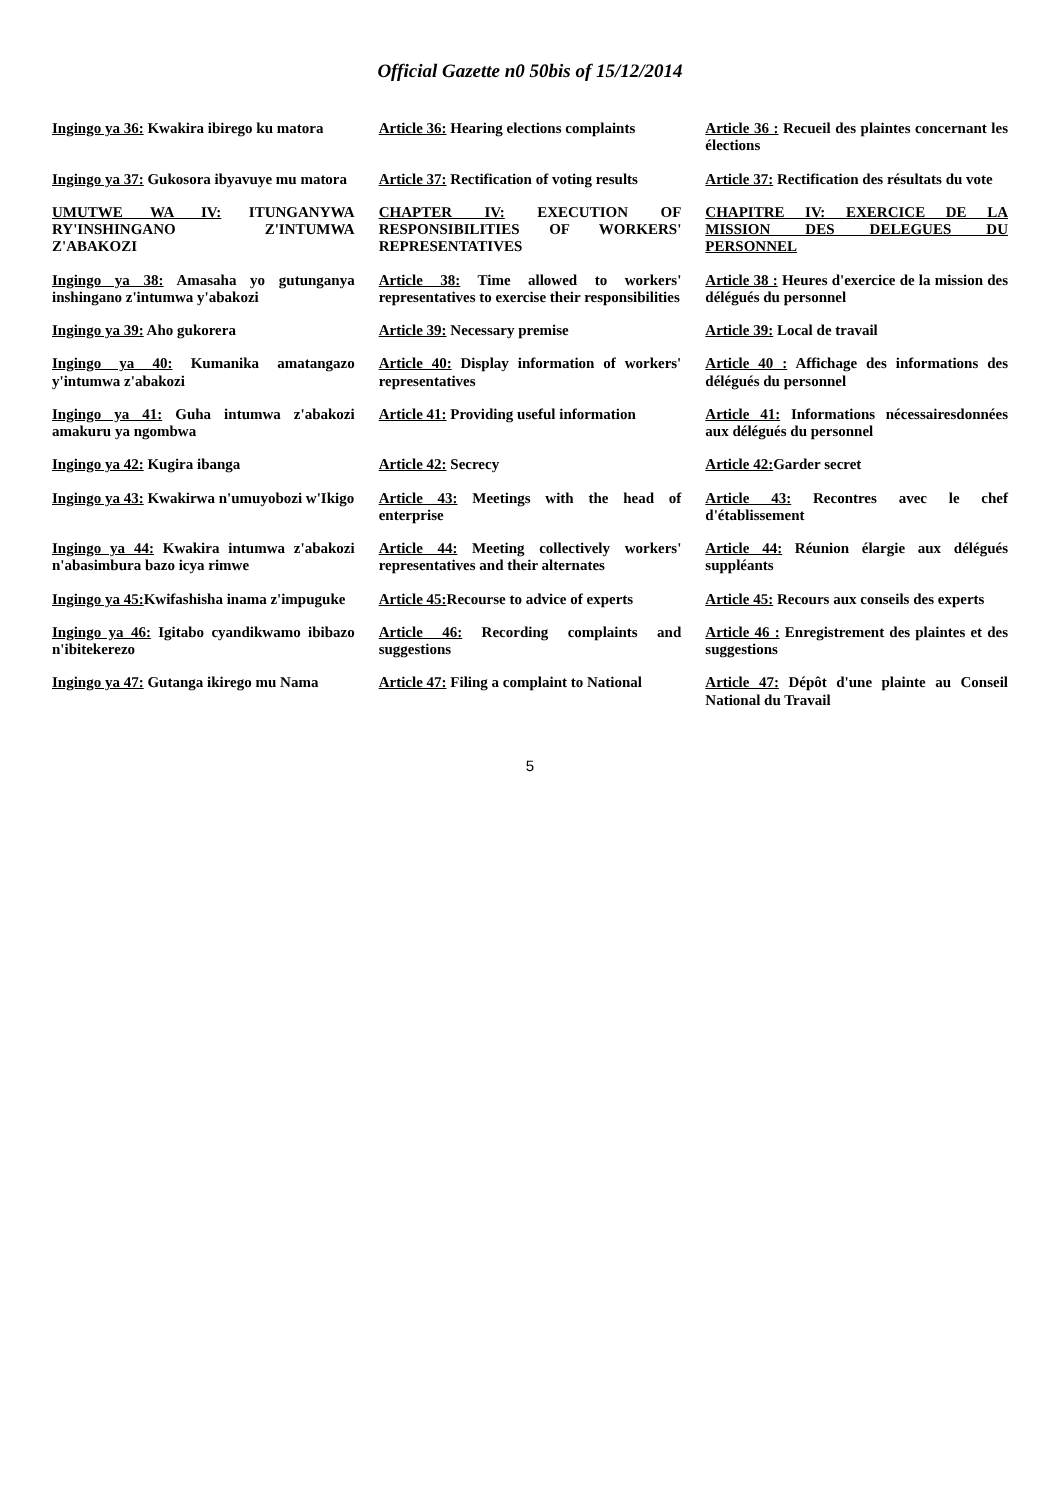Official Gazette n0 50bis of 15/12/2014
| Ingingo ya 36: Kwakira ibirego ku matora | Article 36: Hearing elections complaints | Article 36 : Recueil des plaintes concernant les élections |
| Ingingo ya 37: Gukosora ibyavuye mu matora | Article 37: Rectification of voting results | Article 37: Rectification des résultats du vote |
| UMUTWE WA IV: ITUNGANYWA RY'INSHINGANO Z'INTUMWA Z'ABAKOZI | CHAPTER IV: EXECUTION OF RESPONSIBILITIES OF WORKERS' REPRESENTATIVES | CHAPITRE IV: EXERCICE DE LA MISSION DES DELEGUES DU PERSONNEL |
| Ingingo ya 38: Amasaha yo gutunganya inshingano z'intumwa y'abakozi | Article 38: Time allowed to workers' representatives to exercise their responsibilities | Article 38 : Heures d'exercice de la mission des délégués du personnel |
| Ingingo ya 39: Aho gukorera | Article 39: Necessary premise | Article 39: Local de travail |
| Ingingo ya 40: Kumanika amatangazo y'intumwa z'abakozi | Article 40: Display information of workers' representatives | Article 40 : Affichage des informations des délégués du personnel |
| Ingingo ya 41: Guha intumwa z'abakozi amakuru ya ngombwa | Article 41: Providing useful information | Article 41: Informations nécessairesdonnées aux délégués du personnel |
| Ingingo ya 42: Kugira ibanga | Article 42: Secrecy | Article 42: Garder secret |
| Ingingo ya 43: Kwakirwa n'umuyobozi w'Ikigo | Article 43: Meetings with the head of enterprise | Article 43: Recontres avec le chef d'établissement |
| Ingingo ya 44: Kwakira intumwa z'abakozi n'abasimbura bazo icya rimwe | Article 44: Meeting collectively workers' representatives and their alternates | Article 44: Réunion élargie aux délégués suppléants |
| Ingingo ya 45: Kwifashisha inama z'impuguke | Article 45: Recourse to advice of experts | Article 45: Recours aux conseils des experts |
| Ingingo ya 46: Igitabo cyandikwamo ibibazo n'ibitekerezo | Article 46: Recording complaints and suggestions | Article 46 : Enregistrement des plaintes et des suggestions |
| Ingingo ya 47: Gutanga ikirego mu Nama | Article 47: Filing a complaint to National | Article 47: Dépôt d'une plainte au Conseil National du Travail |
5